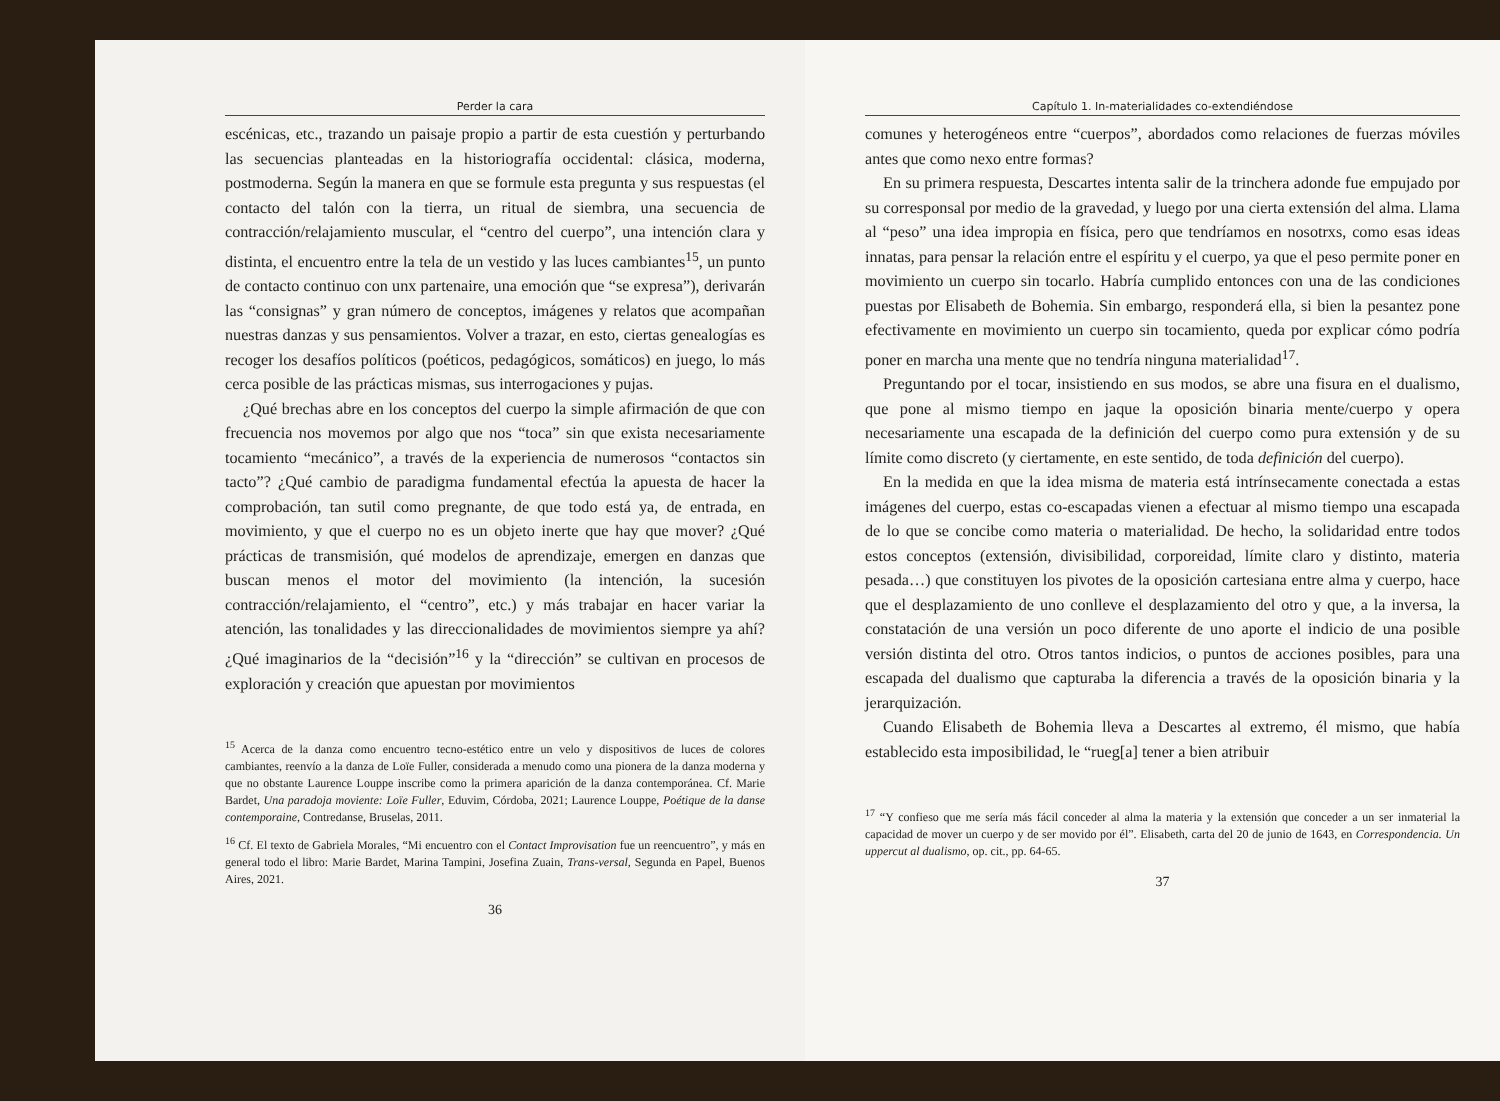Perder la cara
escénicas, etc., trazando un paisaje propio a partir de esta cuestión y perturbando las secuencias planteadas en la historiografía occidental: clásica, moderna, postmoderna. Según la manera en que se formule esta pregunta y sus respuestas (el contacto del talón con la tierra, un ritual de siembra, una secuencia de contracción/relajamiento muscular, el “centro del cuerpo”, una intención clara y distinta, el encuentro entre la tela de un vestido y las luces cambiantes<sup>15</sup>, un punto de contacto continuo con unx partenaire, una emoción que “se expresa”), derivarán las “consignas” y gran número de conceptos, imágenes y relatos que acompañan nuestras danzas y sus pensamientos. Volver a trazar, en esto, ciertas genealogías es recoger los desafíos políticos (poéticos, pedagógicos, somáticos) en juego, lo más cerca posible de las prácticas mismas, sus interrogaciones y pujas.
¿Qué brechas abre en los conceptos del cuerpo la simple afirmación de que con frecuencia nos movemos por algo que nos “toca” sin que exista necesariamente tocamiento “mecánico”, a través de la experiencia de numerosos “contactos sin tacto”? ¿Qué cambio de paradigma fundamental efectúa la apuesta de hacer la comprobación, tan sutil como pregnante, de que todo está ya, de entrada, en movimiento, y que el cuerpo no es un objeto inerte que hay que mover? ¿Qué prácticas de transmisión, qué modelos de aprendizaje, emergen en danzas que buscan menos el motor del movimiento (la intención, la sucesión contracción/relajamiento, el “centro”, etc.) y más trabajar en hacer variar la atención, las tonalidades y las direccionalidades de movimientos siempre ya ahí? ¿Qué imaginarios de la “decisión”<sup>16</sup> y la “dirección” se cultivan en procesos de exploración y creación que apuestan por movimientos
<sup>15</sup> Acerca de la danza como encuentro tecno-estético entre un velo y dispositivos de luces de colores cambiantes, reenvío a la danza de Loïe Fuller, considerada a menudo como una pionera de la danza moderna y que no obstante Laurence Louppe inscribe como la primera aparición de la danza contemporánea. Cf. Marie Bardet, Una paradoja moviente: Loïe Fuller, Eduvim, Córdoba, 2021; Laurence Louppe, Poétique de la danse contemporaine, Contredanse, Bruselas, 2011.
<sup>16</sup> Cf. El texto de Gabriela Morales, “Mi encuentro con el Contact Improvisation fue un reencuentro”, y más en general todo el libro: Marie Bardet, Marina Tampini, Josefina Zuain, Trans-versal, Segunda en Papel, Buenos Aires, 2021.
36
Capítulo 1. In-materialidades co-extendiéndose
comunes y heterogéneos entre “cuerpos”, abordados como relaciones de fuerzas móviles antes que como nexo entre formas?
En su primera respuesta, Descartes intenta salir de la trinchera adonde fue empujado por su corresponsal por medio de la gravedad, y luego por una cierta extensión del alma. Llama al “peso” una idea impropia en física, pero que tendríamos en nosotrxs, como esas ideas innatas, para pensar la relación entre el espíritu y el cuerpo, ya que el peso permite poner en movimiento un cuerpo sin tocarlo. Habría cumplido entonces con una de las condiciones puestas por Elisabeth de Bohemia. Sin embargo, responderá ella, si bien la pesantez pone efectivamente en movimiento un cuerpo sin tocamiento, queda por explicar cómo podría poner en marcha una mente que no tendría ninguna materialidad<sup>17</sup>.
Preguntando por el tocar, insistiendo en sus modos, se abre una fisura en el dualismo, que pone al mismo tiempo en jaque la oposición binaria mente/cuerpo y opera necesariamente una escapada de la definición del cuerpo como pura extensión y de su límite como discreto (y ciertamente, en este sentido, de toda definición del cuerpo).
En la medida en que la idea misma de materia está intrínsecamente conectada a estas imágenes del cuerpo, estas co-escapadas vienen a efectuar al mismo tiempo una escapada de lo que se concibe como materia o materialidad. De hecho, la solidaridad entre todos estos conceptos (extensión, divisibilidad, corporeidad, límite claro y distinto, materia pesada…) que constituyen los pivotes de la oposición cartesiana entre alma y cuerpo, hace que el desplazamiento de uno conlleve el desplazamiento del otro y que, a la inversa, la constatación de una versión un poco diferente de uno aporte el indicio de una posible versión distinta del otro. Otros tantos indicios, o puntos de acciones posibles, para una escapada del dualismo que capturaba la diferencia a través de la oposición binaria y la jerarquización.
Cuando Elisabeth de Bohemia lleva a Descartes al extremo, él mismo, que había establecido esta imposibilidad, le “rueg[a] tener a bien atribuir
<sup>17</sup> “Y confieso que me sería más fácil conceder al alma la materia y la extensión que conceder a un ser inmaterial la capacidad de mover un cuerpo y de ser movido por él”. Elisabeth, carta del 20 de junio de 1643, en Correspondencia. Un uppercut al dualismo, op. cit., pp. 64-65.
37